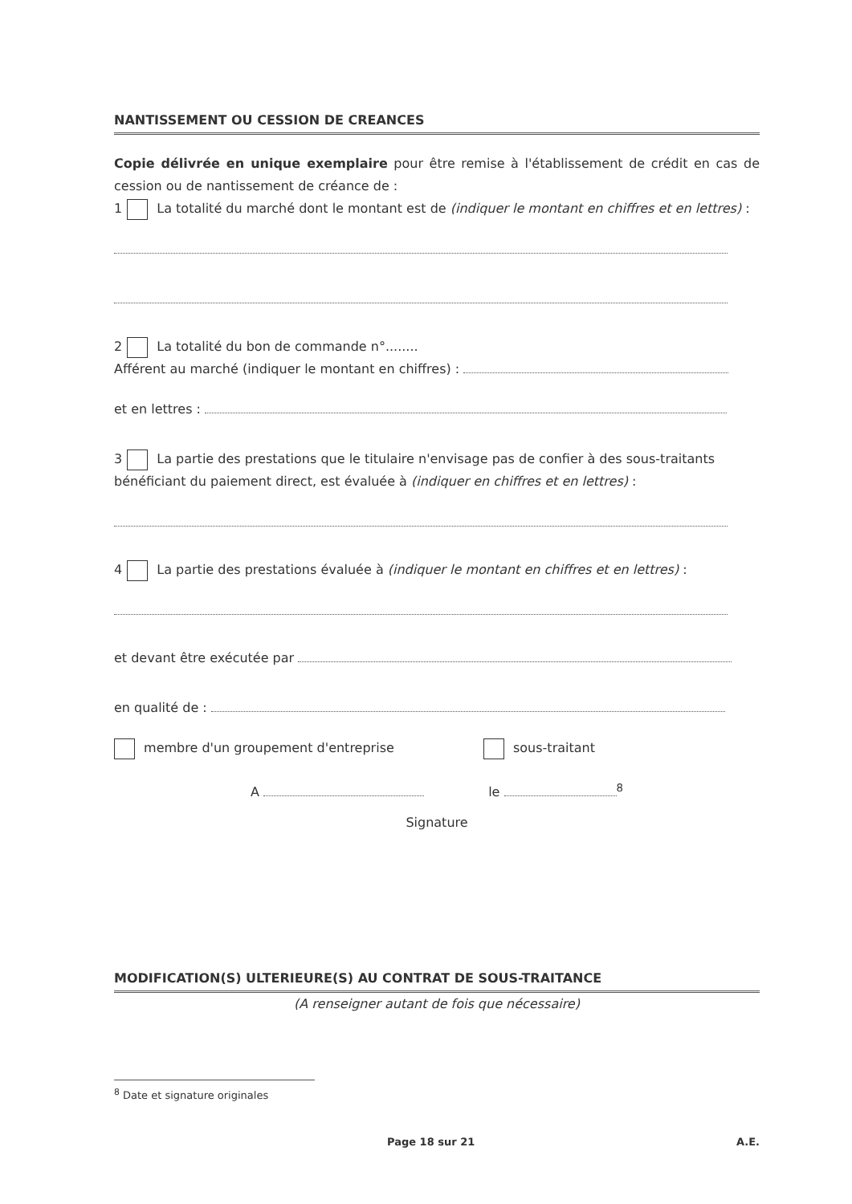NANTISSEMENT OU CESSION DE CREANCES
Copie délivrée en unique exemplaire pour être remise à l'établissement de crédit en cas de cession ou de nantissement de créance de :
1 La totalité du marché dont le montant est de (indiquer le montant en chiffres et en lettres) :
2 La totalité du bon de commande n°........
Afférent au marché (indiquer le montant en chiffres) :
et en lettres :
3 La partie des prestations que le titulaire n'envisage pas de confier à des sous-traitants bénéficiant du paiement direct, est évaluée à (indiquer en chiffres et en lettres) :
4 La partie des prestations évaluée à (indiquer le montant en chiffres et en lettres) :
et devant être exécutée par
en qualité de :
membre d'un groupement d'entreprise sous-traitant
A le <sup>8</sup>
Signature
MODIFICATION(S) ULTERIEURE(S) AU CONTRAT DE SOUS-TRAITANCE
(A renseigner autant de fois que nécessaire)
<sup>8</sup> Date et signature originales
Page 18 sur 21 A.E.